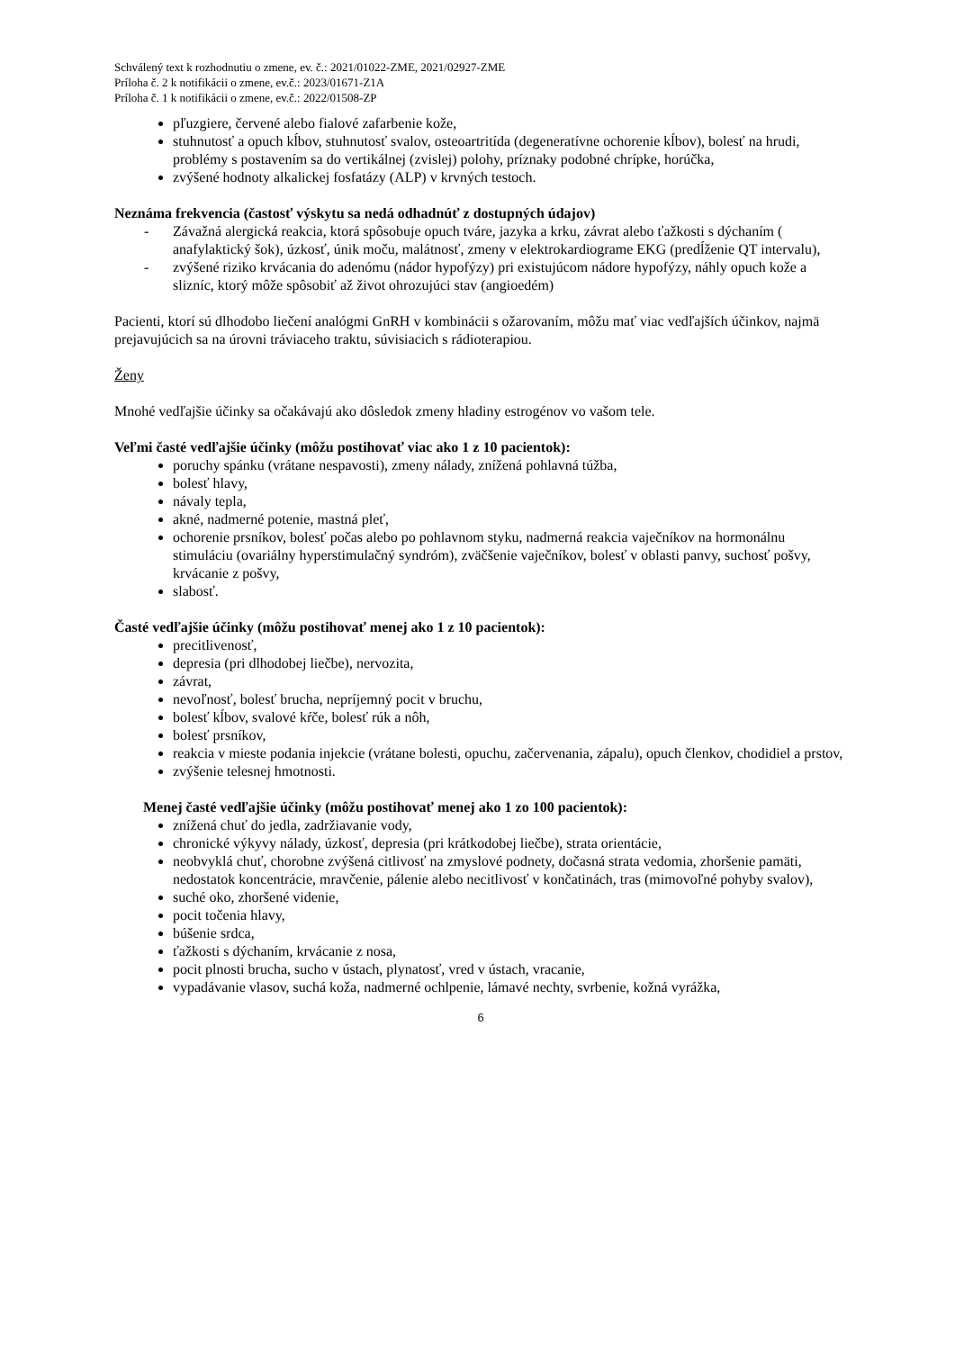Schválený text k rozhodnutiu o zmene, ev. č.: 2021/01022-ZME, 2021/02927-ZME
Príloha č. 2 k notifikácii o zmene, ev.č.: 2023/01671-Z1A
Príloha č. 1 k notifikácii o zmene, ev.č.: 2022/01508-ZP
pľuzgiere, červené alebo fialové zafarbenie kože,
stuhnutosť a opuch kĺbov, stuhnutosť svalov, osteoartritída (degeneratívne ochorenie kĺbov), bolesť na hrudi, problémy s postavením sa do vertikálnej (zvislej) polohy, príznaky podobné chrípke, horúčka,
zvýšené hodnoty alkalickej fosfatázy (ALP) v krvných testoch.
Neznáma frekvencia (častosť výskytu sa nedá odhadnúť z dostupných údajov)
- Závažná alergická reakcia, ktorá spôsobuje opuch tváre, jazyka a krku, závrat alebo ťažkosti s dýchaním ( anafylaktický šok), úzkosť, únik moču, malátnosť, zmeny v elektrokardiograme EKG (predĺženie QT intervalu),
- zvýšené riziko krvácania do adenómu (nádor hypofýzy) pri existujúcom nádore hypofýzy, náhly opuch kože a slizníc, ktorý môže spôsobiť až život ohrozujúci stav (angioedém)
Pacienti, ktorí sú dlhodobo liečení analógmi GnRH v kombinácii s ožarovaním, môžu mať viac vedľajších účinkov, najmä prejavujúcich sa na úrovni tráviaceho traktu, súvisiacich s rádioterapiou.
Ženy
Mnohé vedľajšie účinky sa očakávajú ako dôsledok zmeny hladiny estrogénov vo vašom tele.
Veľmi časté vedľajšie účinky (môžu postihovať viac ako 1 z 10 pacientok):
poruchy spánku (vrátane nespavosti), zmeny nálady, znížená pohlavná túžba,
bolesť hlavy,
návaly tepla,
akné, nadmerné potenie, mastná pleť,
ochorenie prsníkov, bolesť počas alebo po pohlavnom styku, nadmerná reakcia vaječníkov na hormonálnu stimuláciu (ovariálny hyperstimulačný syndróm), zväčšenie vaječníkov, bolesť v oblasti panvy, suchosť pošvy, krvácanie z pošvy,
slabosť.
Časté vedľajšie účinky (môžu postihovať menej ako 1 z 10 pacientok):
precitlivenosť,
depresia (pri dlhodobej liečbe), nervozita,
závrat,
nevoľnosť, bolesť brucha, nepríjemný pocit v bruchu,
bolesť kĺbov, svalové kŕče, bolesť rúk a nôh,
bolesť prsníkov,
reakcia v mieste podania injekcie (vrátane bolesti, opuchu, začervenania, zápalu), opuch členkov, chodidiel a prstov,
zvýšenie telesnej hmotnosti.
Menej časté vedľajšie účinky (môžu postihovať menej ako 1 zo 100 pacientok):
znížená chuť do jedla, zadržiavanie vody,
chronické výkyvy nálady, úzkosť, depresia (pri krátkodobej liečbe), strata orientácie,
neobvyklá chuť, chorobne zvýšená citlivosť na zmyslové podnety, dočasná strata vedomia, zhoršenie pamäti, nedostatok koncentrácie, mravčenie, pálenie alebo necitlivosť v končatinách, tras (mimovoľné pohyby svalov),
suché oko, zhoršené videnie,
pocit točenia hlavy,
búšenie srdca,
ťažkosti s dýchaním, krvácanie z nosa,
pocit plnosti brucha, sucho v ústach, plynatosť, vred v ústach, vracanie,
vypadávanie vlasov, suchá koža, nadmerné ochlpenie, lámavé nechty, svrbenie, kožná vyrážka,
6